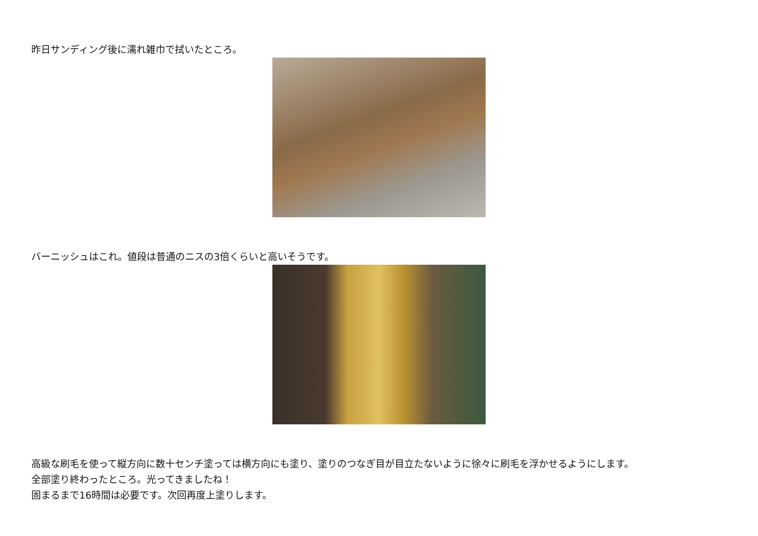昨日サンディング後に濡れ雑巾で拭いたところ。
バーニッシュはこれ。値段は普通のニスの3倍くらいと高いそうです。
高級な刷毛を使って縦方向に数十センチ塗っては横方向にも塗り、塗りのつなぎ目が目立たないように徐々に刷毛を浮かせるようにします。
全部塗り終わったところ。光ってきましたね！
固まるまで16時間は必要です。次回再度上塗りします。